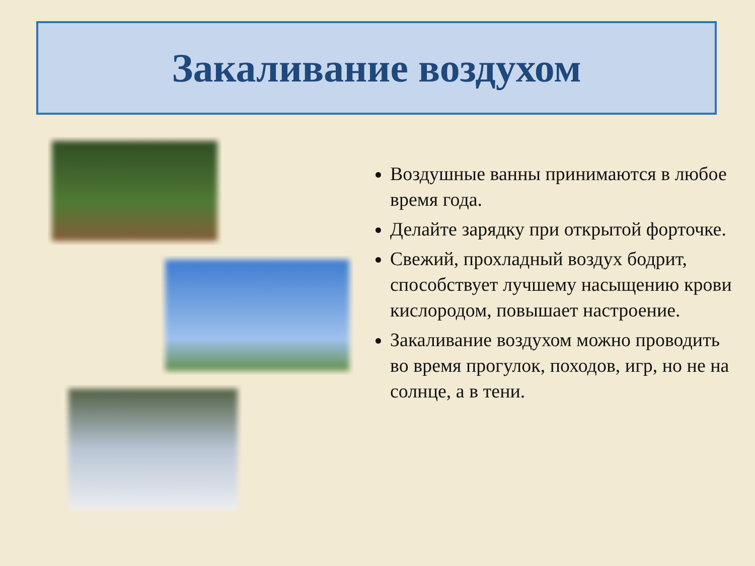Закаливание воздухом
Воздушные ванны принимаются в любое время года.
Делайте зарядку при открытой форточке.
Свежий, прохладный воздух бодрит, способствует лучшему насыщению крови кислородом, повышает настроение.
Закаливание воздухом можно проводить во время прогулок, походов, игр, но не на солнце, а в тени.